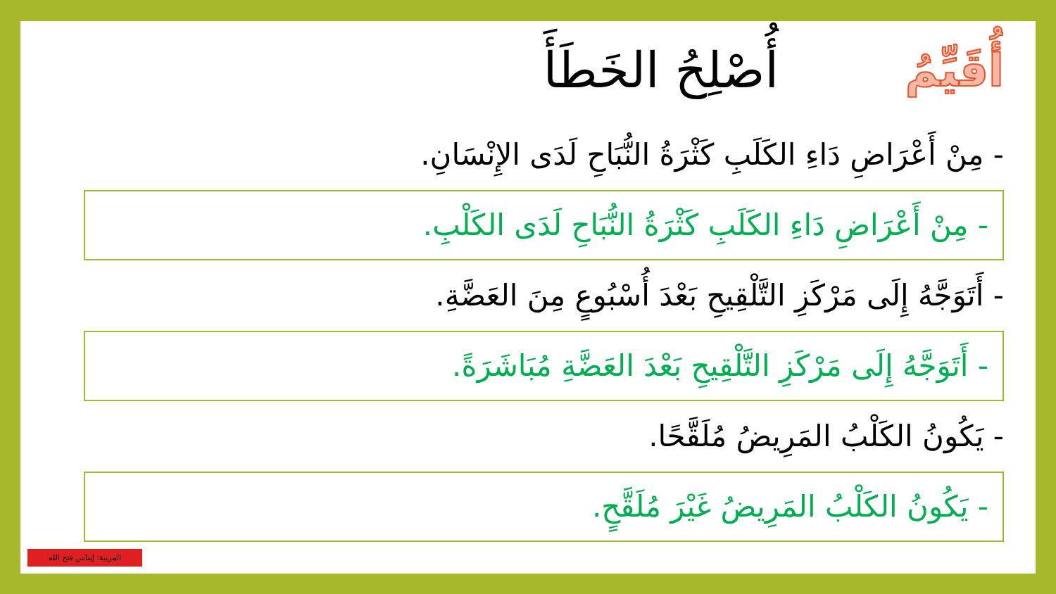أُقَيِّمُ
أُصْلِحُ الخَطَأَ
- مِنْ أَعْرَاضِ دَاءِ الكَلَبِ كَثْرَةُ النُّبَاحِ لَدَى الإِنْسَانِ.
- مِنْ أَعْرَاضِ دَاءِ الكَلَبِ كَثْرَةُ النُّبَاحِ لَدَى الكَلْبِ.
- أَتَوَجَّهُ إِلَى مَرْكَزِ التَّلْقِيحِ بَعْدَ أُسْبُوعٍ مِنَ العَضَّةِ.
- أَتَوَجَّهُ إِلَى مَرْكَزِ التَّلْقِيحِ بَعْدَ العَضَّةِ مُبَاشَرَةً.
- يَكُونُ الكَلْبُ المَرِيضُ مُلَقَّحًا.
- يَكُونُ الكَلْبُ المَرِيضُ غَيْرَ مُلَقَّحٍ.
المربية: إيناس فتح الله